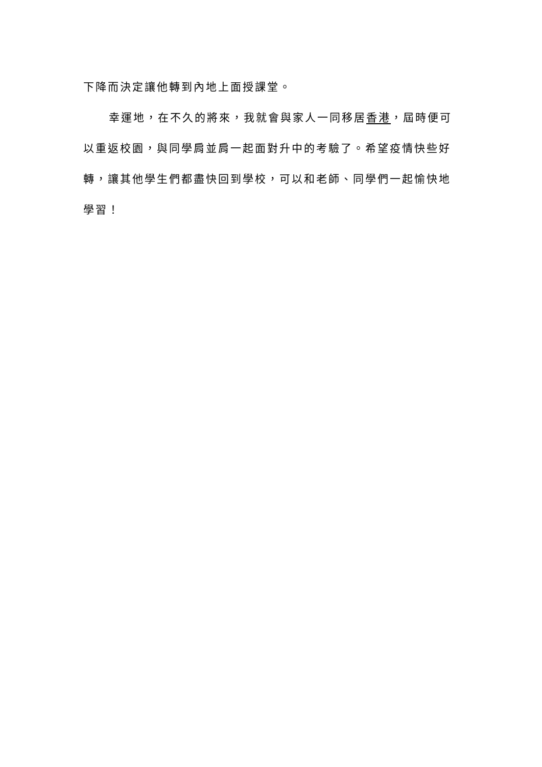下降而決定讓他轉到內地上面授課堂。
幸運地，在不久的將來，我就會與家人一同移居香港，屆時便可以重返校園，與同學肩並肩一起面對升中的考驗了。希望疫情快些好轉，讓其他學生們都盡快回到學校，可以和老師、同學們一起愉快地學習！